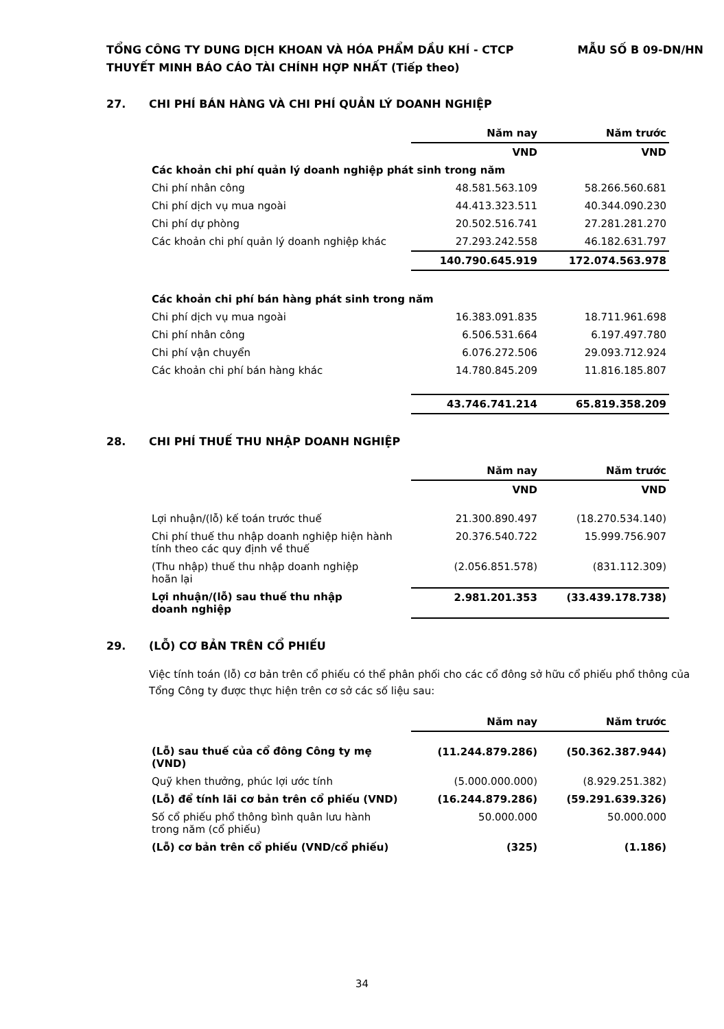MẪU SỐ B 09-DN/HN TỔNG CÔNG TY DUNG DỊCH KHOAN VÀ HÓA PHẨM DẦU KHÍ - CTCP
THUYẾT MINH BÁO CÁO TÀI CHÍNH HỢP NHẤT (Tiếp theo)
27. CHI PHÍ BÁN HÀNG VÀ CHI PHÍ QUẢN LÝ DOANH NGHIỆP
| | Năm nay | Năm trước |
| --- | --- | --- |
| | VND | VND |
| Các khoản chi phí quản lý doanh nghiệp phát sinh trong năm | | |
| Chi phí nhân công | 48.581.563.109 | 58.266.560.681 |
| Chi phí dịch vụ mua ngoài | 44.413.323.511 | 40.344.090.230 |
| Chi phí dự phòng | 20.502.516.741 | 27.281.281.270 |
| Các khoản chi phí quản lý doanh nghiệp khác | 27.293.242.558 | 46.182.631.797 |
| | 140.790.645.919 | 172.074.563.978 |
| Các khoản chi phí bán hàng phát sinh trong năm | | |
| Chi phí dịch vụ mua ngoài | 16.383.091.835 | 18.711.961.698 |
| Chi phí nhân công | 6.506.531.664 | 6.197.497.780 |
| Chi phí vận chuyển | 6.076.272.506 | 29.093.712.924 |
| Các khoản chi phí bán hàng khác | 14.780.845.209 | 11.816.185.807 |
| | 43.746.741.214 | 65.819.358.209 |
28. CHI PHÍ THUẾ THU NHẬP DOANH NGHIỆP
| | Năm nay | Năm trước |
| --- | --- | --- |
| | VND | VND |
| Lợi nhuận/(lỗ) kế toán trước thuế | 21.300.890.497 | (18.270.534.140) |
| Chi phí thuế thu nhập doanh nghiệp hiện hành tính theo các quy định về thuế | 20.376.540.722 | 15.999.756.907 |
| (Thu nhập) thuế thu nhập doanh nghiệp hoãn lại | (2.056.851.578) | (831.112.309) |
| Lợi nhuận/(lỗ) sau thuế thu nhập doanh nghiệp | 2.981.201.353 | (33.439.178.738) |
29. (LỖ) CƠ BẢN TRÊN CỔ PHIẾU
Việc tính toán (lỗ) cơ bản trên cổ phiếu có thể phân phối cho các cổ đông sở hữu cổ phiếu phổ thông của Tổng Công ty được thực hiện trên cơ sở các số liệu sau:
| | Năm nay | Năm trước |
| --- | --- | --- |
| (Lỗ) sau thuế của cổ đông Công ty mẹ (VND) | (11.244.879.286) | (50.362.387.944) |
| Quỹ khen thưởng, phúc lợi ước tính | (5.000.000.000) | (8.929.251.382) |
| (Lỗ) để tính lãi cơ bản trên cổ phiếu (VND) | (16.244.879.286) | (59.291.639.326) |
| Số cổ phiếu phổ thông bình quân lưu hành trong năm (cổ phiếu) | 50.000.000 | 50.000.000 |
| (Lỗ) cơ bản trên cổ phiếu (VND/cổ phiếu) | (325) | (1.186) |
34